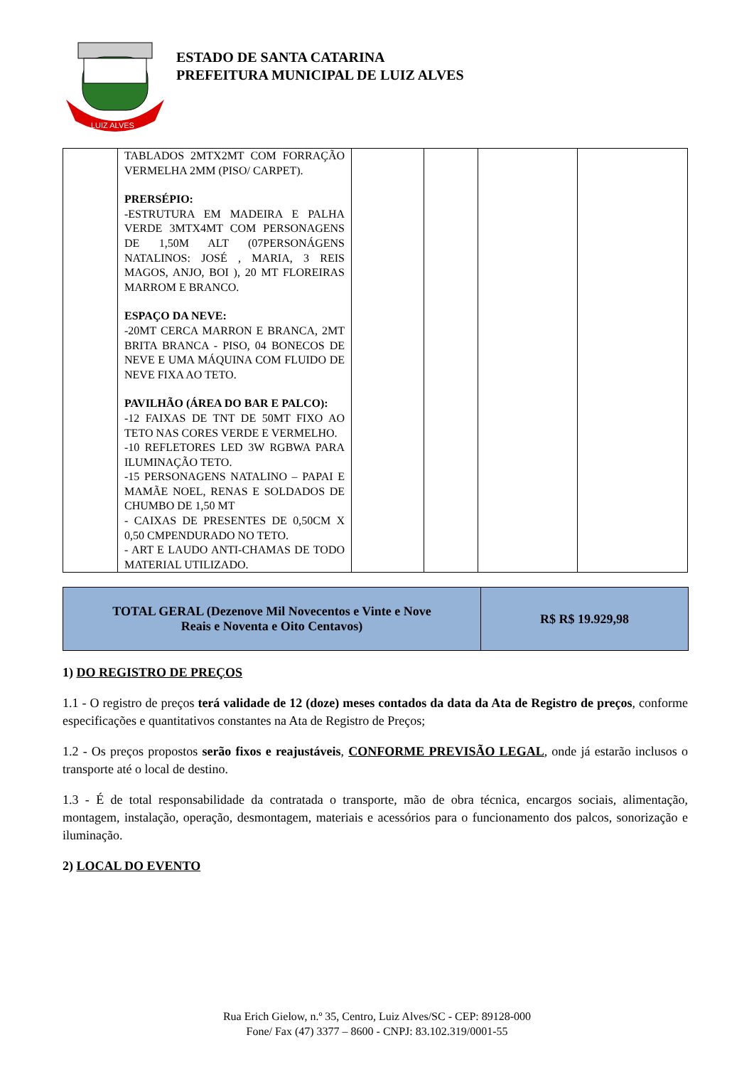LUIZ ALVES
ESTADO DE SANTA CATARINA
PREFEITURA MUNICIPAL DE LUIZ ALVES
| | TABLADOS 2MTX2MT COM FORRAÇÃO VERMELHA 2MM (PISO/ CARPET). PRERSÉPIO: -ESTRUTURA EM MADEIRA E PALHA VERDE 3MTX4MT COM PERSONAGENS DE 1,50M ALT (07PERSONÁGENS NATALINOS: JOSÉ , MARIA, 3 REIS MAGOS, ANJO, BOI ), 20 MT FLOREIRAS MARROM E BRANCO. ESPAÇO DA NEVE: -20MT CERCA MARRON E BRANCA, 2MT BRITA BRANCA - PISO, 04 BONECOS DE NEVE E UMA MÁQUINA COM FLUIDO DE NEVE FIXA AO TETO. PAVILHÃO (ÁREA DO BAR E PALCO): -12 FAIXAS DE TNT DE 50MT FIXO AO TETO NAS CORES VERDE E VERMELHO. -10 REFLETORES LED 3W RGBWA PARA ILUMINAÇÃO TETO. -15 PERSONAGENS NATALINO – PAPAI E MAMÃE NOEL, RENAS E SOLDADOS DE CHUMBO DE 1,50 MT - CAIXAS DE PRESENTES DE 0,50CM X 0,50 CMPENDURADO NO TETO. - ART E LAUDO ANTI-CHAMAS DE TODO MATERIAL UTILIZADO. | | | | |
| TOTAL GERAL (Dezenove Mil Novecentos e Vinte e Nove Reais e Noventa e Oito Centavos) | R$ R$ 19.929,98 |
1) DO REGISTRO DE PREÇOS
1.1 - O registro de preços terá validade de 12 (doze) meses contados da data da Ata de Registro de preços, conforme especificações e quantitativos constantes na Ata de Registro de Preços;
1.2 - Os preços propostos serão fixos e reajustáveis, CONFORME PREVISÃO LEGAL, onde já estarão inclusos o transporte até o local de destino.
1.3 - É de total responsabilidade da contratada o transporte, mão de obra técnica, encargos sociais, alimentação, montagem, instalação, operação, desmontagem, materiais e acessórios para o funcionamento dos palcos, sonorização e iluminação.
2) LOCAL DO EVENTO
Rua Erich Gielow, n.º 35, Centro, Luiz Alves/SC - CEP: 89128-000
Fone/ Fax (47) 3377 – 8600 - CNPJ: 83.102.319/0001-55